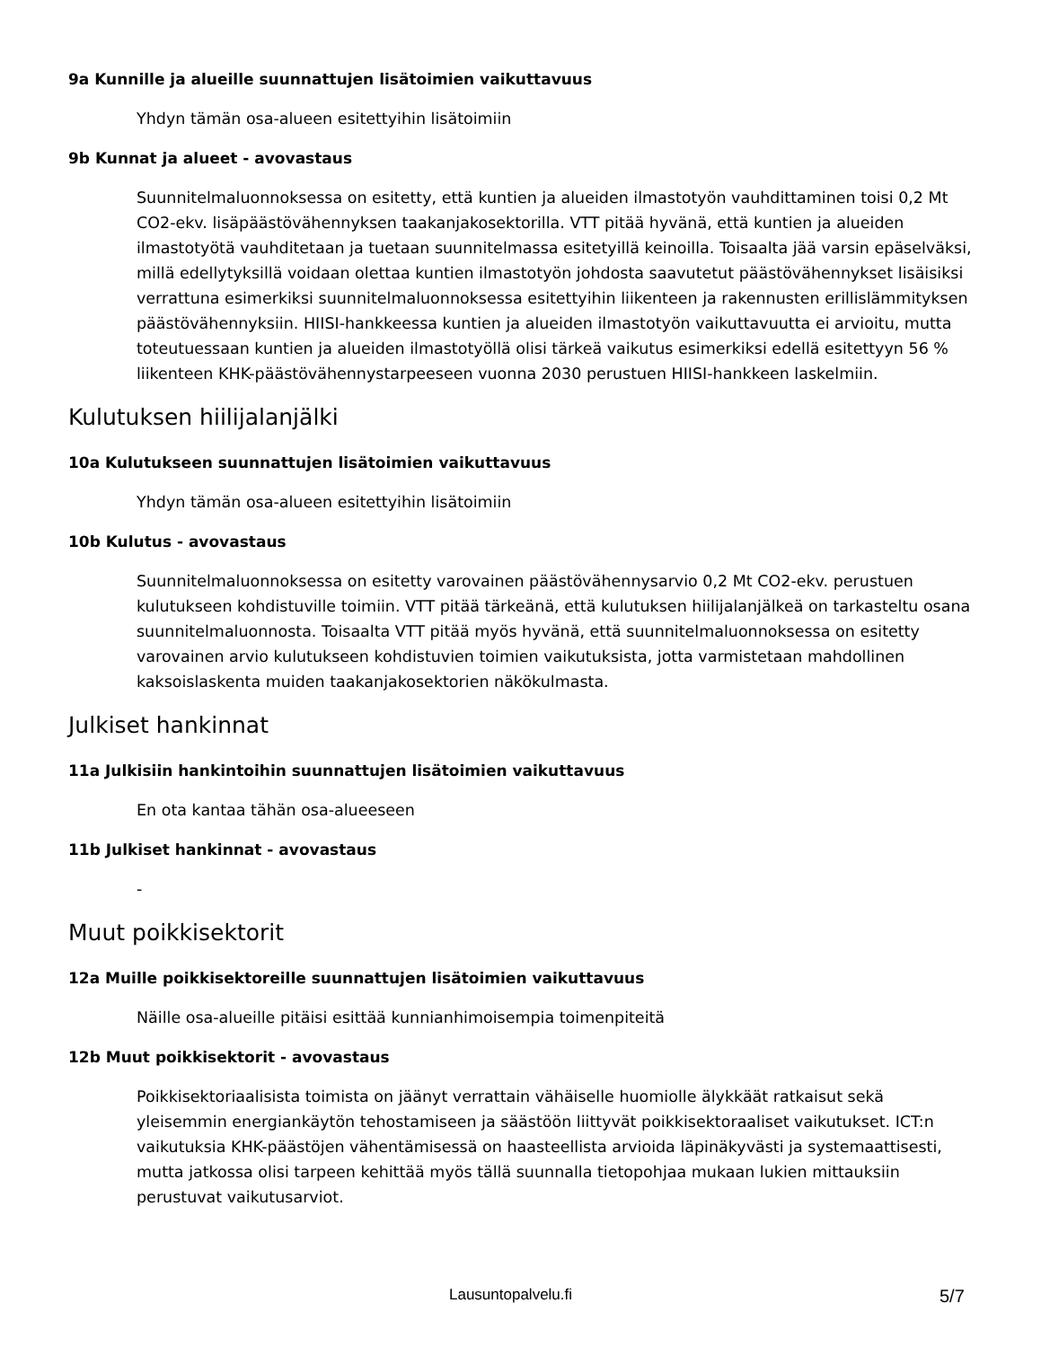9a Kunnille ja alueille suunnattujen lisätoimien vaikuttavuus
Yhdyn tämän osa-alueen esitettyihin lisätoimiin
9b Kunnat ja alueet - avovastaus
Suunnitelmaluonnoksessa on esitetty, että kuntien ja alueiden ilmastotyön vauhdittaminen toisi 0,2 Mt CO2-ekv. lisäpäästövähennyksen taakanjakosektorilla. VTT pitää hyvänä, että kuntien ja alueiden ilmastotyötä vauhditetaan ja tuetaan suunnitelmassa esitetyillä keinoilla. Toisaalta jää varsin epäselväksi, millä edellytyksillä voidaan olettaa kuntien ilmastotyön johdosta saavutetut päästövähennykset lisäisiksi verrattuna esimerkiksi suunnitelmaluonnoksessa esitettyihin liikenteen ja rakennusten erillislämmityksen päästövähennyksiin. HIISI-hankkeessa kuntien ja alueiden ilmastotyön vaikuttavuutta ei arvioitu, mutta toteutuessaan kuntien ja alueiden ilmastotyöllä olisi tärkeä vaikutus esimerkiksi edellä esitettyyn 56 % liikenteen KHK-päästövähennystarpeeseen vuonna 2030 perustuen HIISI-hankkeen laskelmiin.
Kulutuksen hiilijalanjälki
10a Kulutukseen suunnattujen lisätoimien vaikuttavuus
Yhdyn tämän osa-alueen esitettyihin lisätoimiin
10b Kulutus - avovastaus
Suunnitelmaluonnoksessa on esitetty varovainen päästövähennysarvio 0,2 Mt CO2-ekv. perustuen kulutukseen kohdistuville toimiin. VTT pitää tärkeänä, että kulutuksen hiilijalanjälkeä on tarkasteltu osana suunnitelmaluonnosta. Toisaalta VTT pitää myös hyvänä, että suunnitelmaluonnoksessa on esitetty varovainen arvio kulutukseen kohdistuvien toimien vaikutuksista, jotta varmistetaan mahdollinen kaksoislaskenta muiden taakanjakosektorien näkökulmasta.
Julkiset hankinnat
11a Julkisiin hankintoihin suunnattujen lisätoimien vaikuttavuus
En ota kantaa tähän osa-alueeseen
11b Julkiset hankinnat - avovastaus
-
Muut poikkisektorit
12a Muille poikkisektoreille suunnattujen lisätoimien vaikuttavuus
Näille osa-alueille pitäisi esittää kunnianhimoisempia toimenpiteitä
12b Muut poikkisektorit - avovastaus
Poikkisektoriaalisista toimista on jäänyt verrattain vähäiselle huomiolle älykkäät ratkaisut sekä yleisemmin energiankäytön tehostamiseen ja säästöön liittyvät poikkisektoraaliset vaikutukset. ICT:n vaikutuksia KHK-päästöjen vähentämisessä on haasteellista arvioida läpinäkyvästi ja systemaattisesti, mutta jatkossa olisi tarpeen kehittää myös tällä suunnalla tietopohjaa mukaan lukien mittauksiin perustuvat vaikutusarviot.
Lausuntopalvelu.fi 5/7